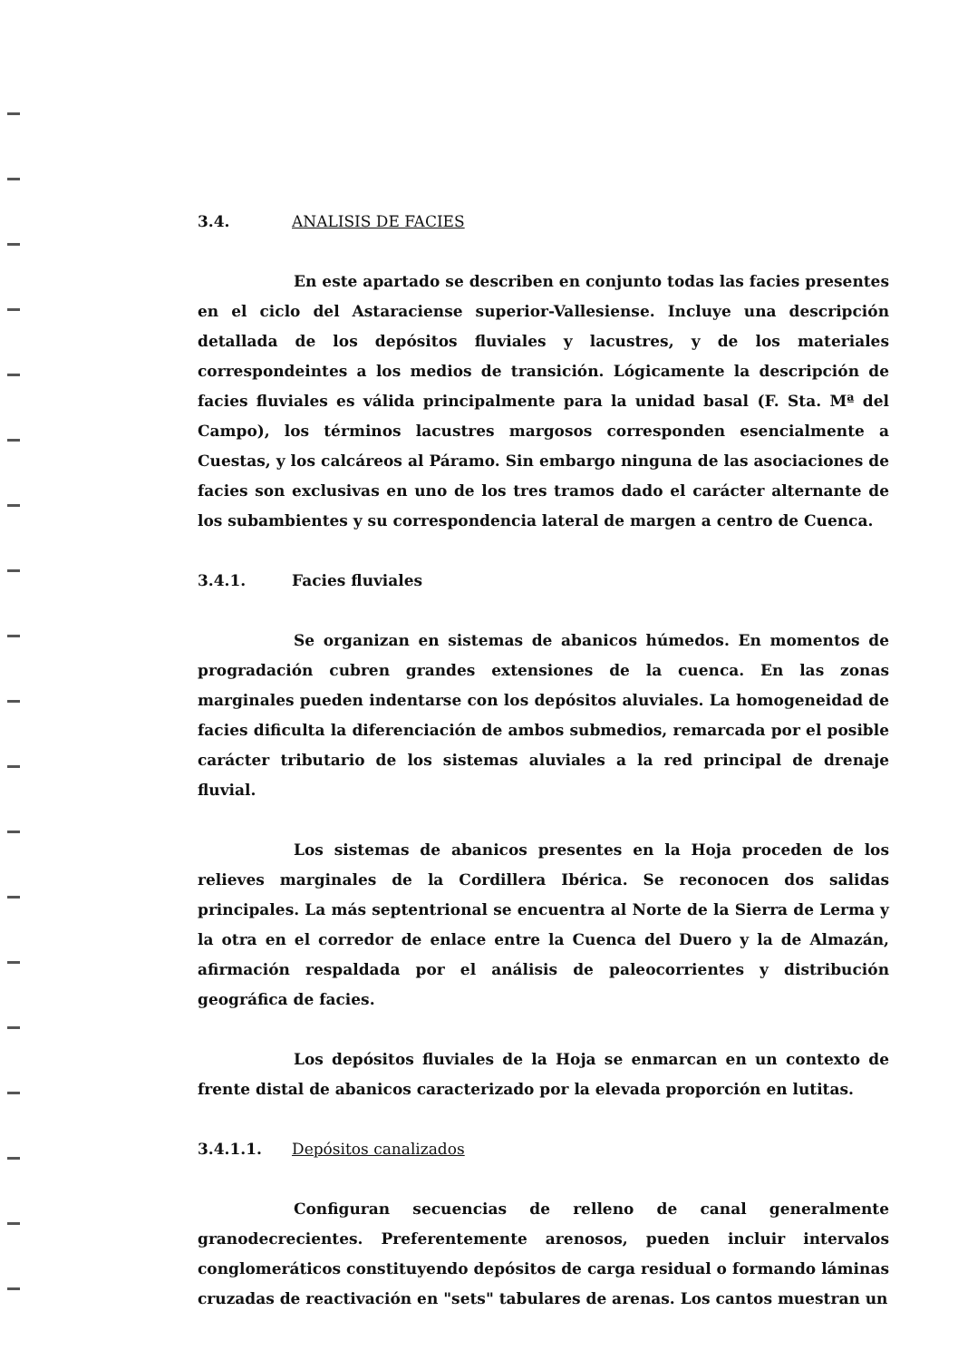3.4. ANALISIS DE FACIES
En este apartado se describen en conjunto todas las facies presentes en el ciclo del Astaraciense superior-Vallesiense. Incluye una descripción detallada de los depósitos fluviales y lacustres, y de los materiales correspondeintes a los medios de transición. Lógicamente la descripción de facies fluviales es válida principalmente para la unidad basal (F. Sta. Mª del Campo), los términos lacustres margosos corresponden esencialmente a Cuestas, y los calcáreos al Páramo. Sin embargo ninguna de las asociaciones de facies son exclusivas en uno de los tres tramos dado el carácter alternante de los subambientes y su correspondencia lateral de margen a centro de Cuenca.
3.4.1. Facies fluviales
Se organizan en sistemas de abanicos húmedos. En momentos de progradación cubren grandes extensiones de la cuenca. En las zonas marginales pueden indentarse con los depósitos aluviales. La homogeneidad de facies dificulta la diferenciación de ambos submedios, remarcada por el posible carácter tributario de los sistemas aluviales a la red principal de drenaje fluvial.
Los sistemas de abanicos presentes en la Hoja proceden de los relieves marginales de la Cordillera Ibérica. Se reconocen dos salidas principales. La más septentrional se encuentra al Norte de la Sierra de Lerma y la otra en el corredor de enlace entre la Cuenca del Duero y la de Almazán, afirmación respaldada por el análisis de paleocorrientes y distribución geográfica de facies.
Los depósitos fluviales de la Hoja se enmarcan en un contexto de frente distal de abanicos caracterizado por la elevada proporción en lutitas.
3.4.1.1. Depósitos canalizados
Configuran secuencias de relleno de canal generalmente granodecrecientes. Preferentemente arenosos, pueden incluir intervalos conglomeráticos constituyendo depósitos de carga residual o formando láminas cruzadas de reactivación en "sets" tabulares de arenas. Los cantos muestran un